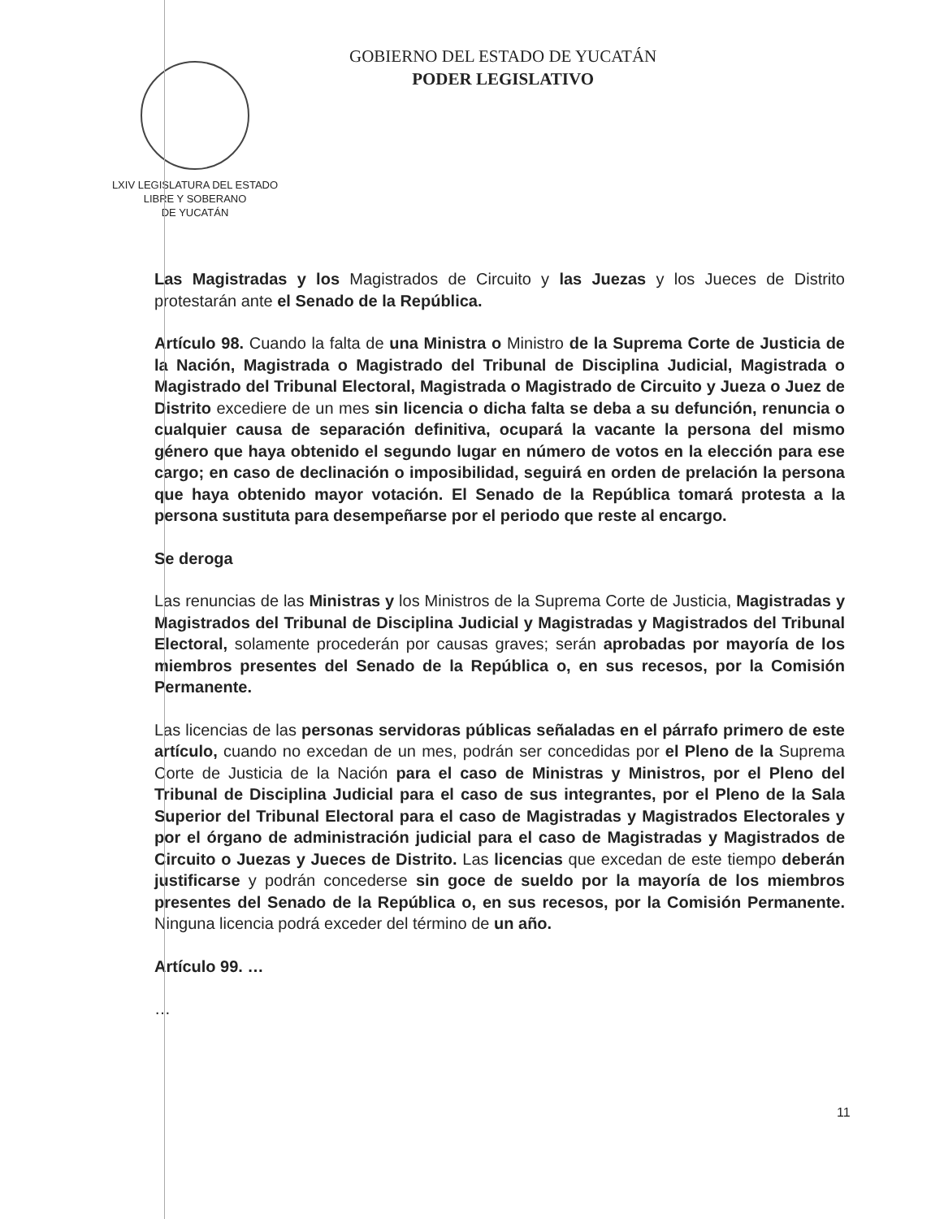LXIV LEGISLATURA DEL ESTADO
LIBRE Y SOBERANO
DE YUCATÁN
GOBIERNO DEL ESTADO DE YUCATÁN
PODER LEGISLATIVO
Las Magistradas y los Magistrados de Circuito y las Juezas y los Jueces de Distrito protestarán ante el Senado de la República.
Artículo 98. Cuando la falta de una Ministra o Ministro de la Suprema Corte de Justicia de la Nación, Magistrada o Magistrado del Tribunal de Disciplina Judicial, Magistrada o Magistrado del Tribunal Electoral, Magistrada o Magistrado de Circuito y Jueza o Juez de Distrito excediere de un mes sin licencia o dicha falta se deba a su defunción, renuncia o cualquier causa de separación definitiva, ocupará la vacante la persona del mismo género que haya obtenido el segundo lugar en número de votos en la elección para ese cargo; en caso de declinación o imposibilidad, seguirá en orden de prelación la persona que haya obtenido mayor votación. El Senado de la República tomará protesta a la persona sustituta para desempeñarse por el periodo que reste al encargo.
Se deroga
Las renuncias de las Ministras y los Ministros de la Suprema Corte de Justicia, Magistradas y Magistrados del Tribunal de Disciplina Judicial y Magistradas y Magistrados del Tribunal Electoral, solamente procederán por causas graves; serán aprobadas por mayoría de los miembros presentes del Senado de la República o, en sus recesos, por la Comisión Permanente.
Las licencias de las personas servidoras públicas señaladas en el párrafo primero de este artículo, cuando no excedan de un mes, podrán ser concedidas por el Pleno de la Suprema Corte de Justicia de la Nación para el caso de Ministras y Ministros, por el Pleno del Tribunal de Disciplina Judicial para el caso de sus integrantes, por el Pleno de la Sala Superior del Tribunal Electoral para el caso de Magistradas y Magistrados Electorales y por el órgano de administración judicial para el caso de Magistradas y Magistrados de Circuito o Juezas y Jueces de Distrito. Las licencias que excedan de este tiempo deberán justificarse y podrán concederse sin goce de sueldo por la mayoría de los miembros presentes del Senado de la República o, en sus recesos, por la Comisión Permanente. Ninguna licencia podrá exceder del término de un año.
Artículo 99. …
…
11